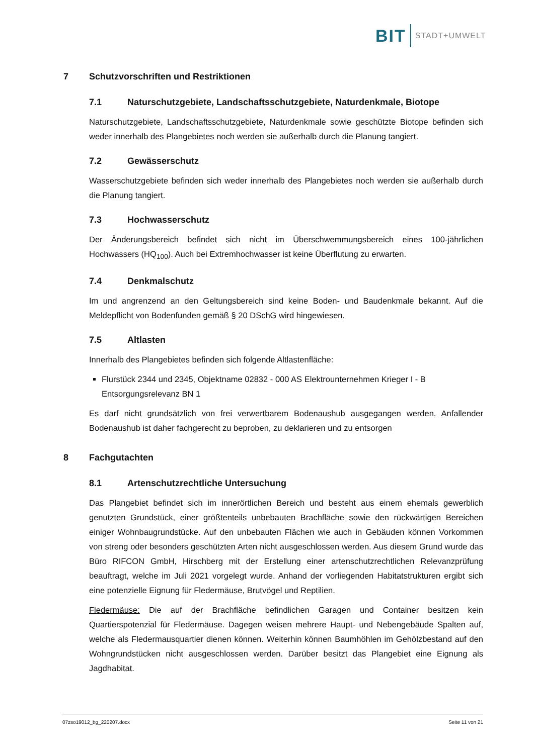BIT STADT+UMWELT
7 Schutzvorschriften und Restriktionen
7.1 Naturschutzgebiete, Landschaftsschutzgebiete, Naturdenkmale, Biotope
Naturschutzgebiete, Landschaftsschutzgebiete, Naturdenkmale sowie geschützte Biotope befinden sich weder innerhalb des Plangebietes noch werden sie außerhalb durch die Planung tangiert.
7.2 Gewässerschutz
Wasserschutzgebiete befinden sich weder innerhalb des Plangebietes noch werden sie außerhalb durch die Planung tangiert.
7.3 Hochwasserschutz
Der Änderungsbereich befindet sich nicht im Überschwemmungsbereich eines 100-jährlichen Hochwassers (HQ<sub>100</sub>). Auch bei Extremhochwasser ist keine Überflutung zu erwarten.
7.4 Denkmalschutz
Im und angrenzend an den Geltungsbereich sind keine Boden- und Baudenkmale bekannt. Auf die Meldepflicht von Bodenfunden gemäß § 20 DSchG wird hingewiesen.
7.5 Altlasten
Innerhalb des Plangebietes befinden sich folgende Altlastenfläche:
Flurstück 2344 und 2345, Objektname 02832 - 000 AS Elektrounternehmen Krieger I - B Entsorgungsrelevanz BN 1
Es darf nicht grundsätzlich von frei verwertbarem Bodenaushub ausgegangen werden. Anfallender Bodenaushub ist daher fachgerecht zu beproben, zu deklarieren und zu entsorgen
8 Fachgutachten
8.1 Artenschutzrechtliche Untersuchung
Das Plangebiet befindet sich im innerörtlichen Bereich und besteht aus einem ehemals gewerblich genutzten Grundstück, einer größtenteils unbebauten Brachfläche sowie den rückwärtigen Bereichen einiger Wohnbaugrundstücke. Auf den unbebauten Flächen wie auch in Gebäuden können Vorkommen von streng oder besonders geschützten Arten nicht ausgeschlossen werden. Aus diesem Grund wurde das Büro RIFCON GmbH, Hirschberg mit der Erstellung einer artenschutzrechtlichen Relevanzprüfung beauftragt, welche im Juli 2021 vorgelegt wurde. Anhand der vorliegenden Habitatstrukturen ergibt sich eine potenzielle Eignung für Fledermäuse, Brutvögel und Reptilien.
Fledermäuse: Die auf der Brachfläche befindlichen Garagen und Container besitzen kein Quartierspotenzial für Fledermäuse. Dagegen weisen mehrere Haupt- und Nebengebäude Spalten auf, welche als Fledermausquartier dienen können. Weiterhin können Baumhöhlen im Gehölzbestand auf den Wohngrundstücken nicht ausgeschlossen werden. Darüber besitzt das Plangebiet eine Eignung als Jagdhabitat.
07zso19012_bg_220207.docx Seite 11 von 21